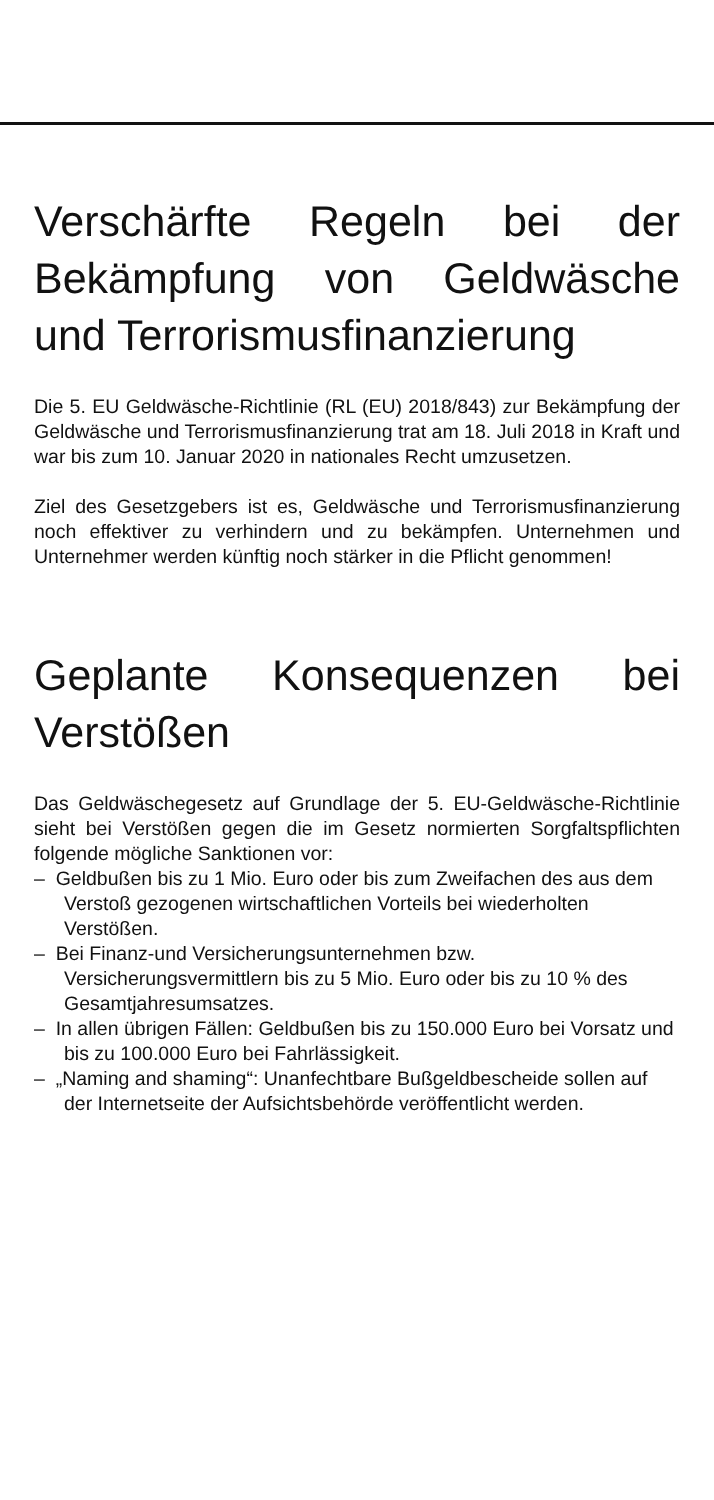Verschärfte Regeln bei der Bekämpfung von Geldwäsche und Terrorismusfinanzierung
Die 5. EU Geldwäsche-Richtlinie (RL (EU) 2018/843) zur Bekämpfung der Geldwäsche und Terrorismusfinanzierung trat am 18. Juli 2018 in Kraft und war bis zum 10. Januar 2020 in nationales Recht umzusetzen.
Ziel des Gesetzgebers ist es, Geldwäsche und Terrorismusfinanzierung noch effektiver zu verhindern und zu bekämpfen. Unternehmen und Unternehmer werden künftig noch stärker in die Pflicht genommen!
Geplante Konsequenzen bei Verstößen
Das Geldwäschegesetz auf Grundlage der 5. EU-Geldwäsche-Richtlinie sieht bei Verstößen gegen die im Gesetz normierten Sorgfaltspflichten folgende mögliche Sanktionen vor:
– Geldbußen bis zu 1 Mio. Euro oder bis zum Zweifachen des aus dem Verstoß gezogenen wirtschaftlichen Vorteils bei wiederholten Verstößen.
– Bei Finanz-und Versicherungsunternehmen bzw. Versicherungsvermittlern bis zu 5 Mio. Euro oder bis zu 10 % des Gesamtjahresumsatzes.
– In allen übrigen Fällen: Geldbußen bis zu 150.000 Euro bei Vorsatz und bis zu 100.000 Euro bei Fahrlässigkeit.
– „Naming and shaming“: Unanfechtbare Bußgeldbescheide sollen auf der Internetseite der Aufsichtsbehörde veröffentlicht werden.